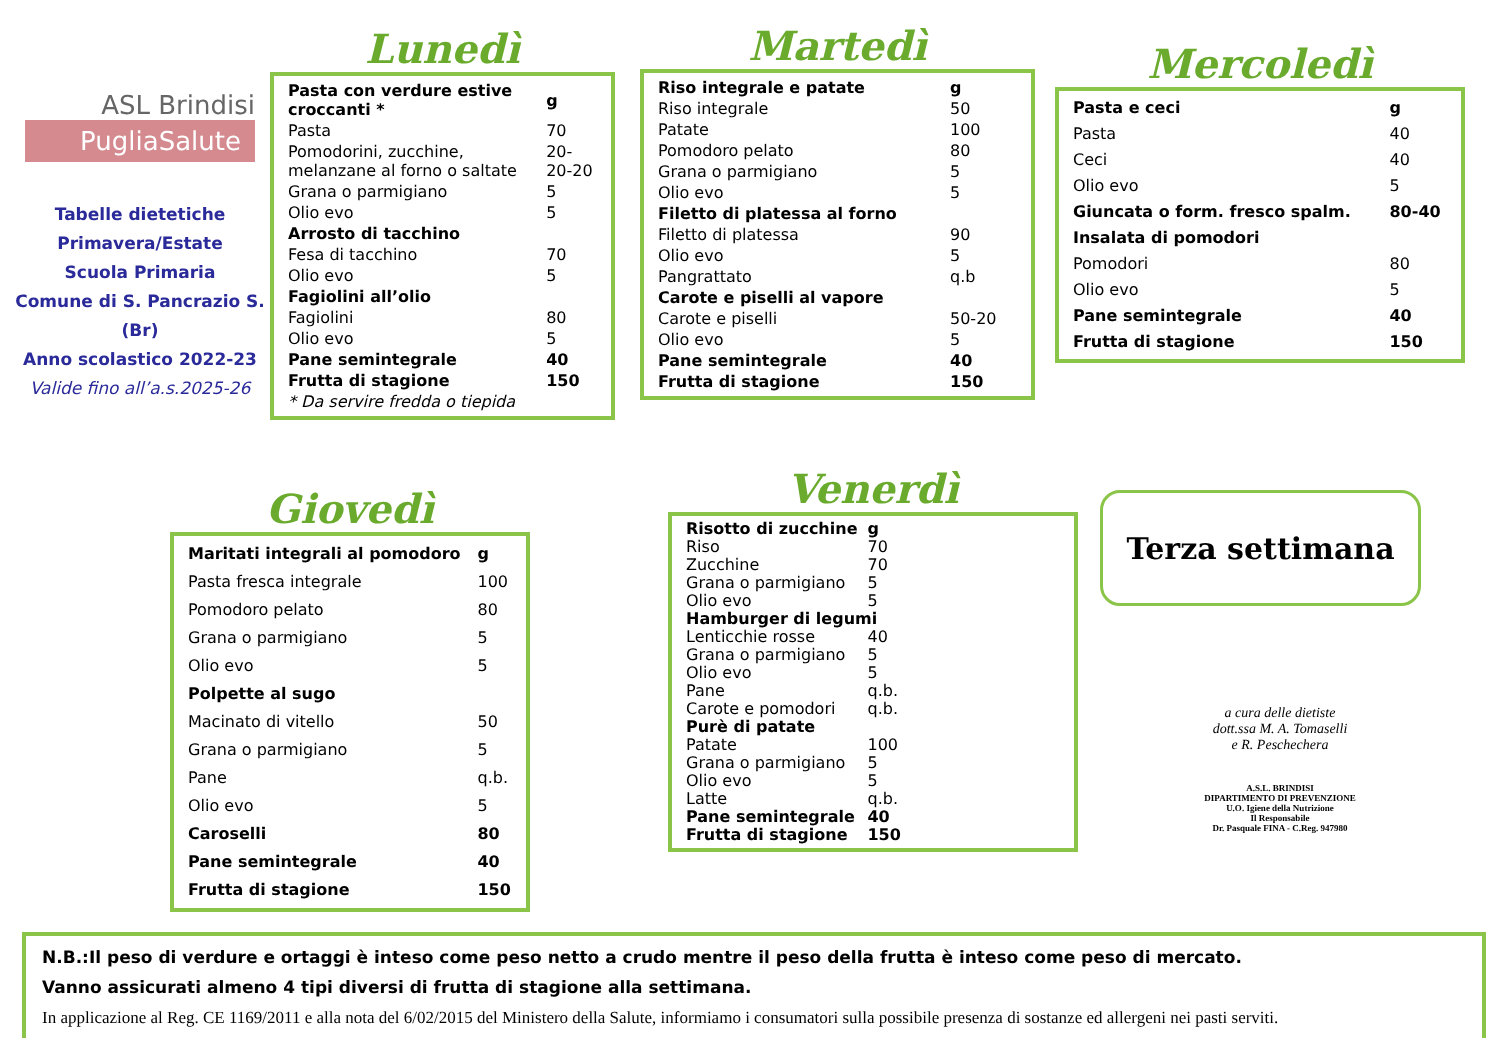ASL Brindisi
PugliaSalute
Tabelle dietetiche
Primavera/Estate
Scuola Primaria
Comune di S. Pancrazio S. (Br)
Anno scolastico 2022-23
Valide fino all’a.s.2025-26
Lunedì
| Pasta con verdure estive croccanti * | g |
| Pasta | 70 |
| Pomodorini, zucchine, melanzane al forno o saltate | 20-20-20 |
| Grana o parmigiano | 5 |
| Olio evo | 5 |
| Arrosto di tacchino | |
| Fesa di tacchino | 70 |
| Olio evo | 5 |
| Fagiolini all’olio | |
| Fagiolini | 80 |
| Olio evo | 5 |
| Pane semintegrale | 40 |
| Frutta di stagione | 150 |
| * Da servire fredda o tiepida | |
Martedì
| Riso integrale e patate | g |
| Riso integrale | 50 |
| Patate | 100 |
| Pomodoro pelato | 80 |
| Grana o parmigiano | 5 |
| Olio evo | 5 |
| Filetto di platessa al forno | |
| Filetto di platessa | 90 |
| Olio evo | 5 |
| Pangrattato | q.b |
| Carote e piselli al vapore | |
| Carote e piselli | 50-20 |
| Olio evo | 5 |
| Pane semintegrale | 40 |
| Frutta di stagione | 150 |
Mercoledì
| Pasta e ceci | g |
| Pasta | 40 |
| Ceci | 40 |
| Olio evo | 5 |
| Giuncata o form. fresco spalm. | 80-40 |
| Insalata di pomodori | |
| Pomodori | 80 |
| Olio evo | 5 |
| Pane semintegrale | 40 |
| Frutta di stagione | 150 |
Giovedì
| Maritati integrali al pomodoro | g |
| Pasta fresca integrale | 100 |
| Pomodoro pelato | 80 |
| Grana o parmigiano | 5 |
| Olio evo | 5 |
| Polpette al sugo | |
| Macinato di vitello | 50 |
| Grana o parmigiano | 5 |
| Pane | q.b. |
| Olio evo | 5 |
| Caroselli | 80 |
| Pane semintegrale | 40 |
| Frutta di stagione | 150 |
Venerdì
| Risotto di zucchine | g |
| Riso | 70 |
| Zucchine | 70 |
| Grana o parmigiano | 5 |
| Olio evo | 5 |
| Hamburger di legumi | |
| Lenticchie rosse | 40 |
| Grana o parmigiano | 5 |
| Olio evo | 5 |
| Pane | q.b. |
| Carote e pomodori | q.b. |
| Purè di patate | |
| Patate | 100 |
| Grana o parmigiano | 5 |
| Olio evo | 5 |
| Latte | q.b. |
| Pane semintegrale | 40 |
| Frutta di stagione | 150 |
Terza settimana
a cura delle dietiste
dott.ssa M. A. Tomaselli
e R. Peschechera
A.S.L. BRINDISI
DIPARTIMENTO DI PREVENZIONE
U.O. Igiene della Nutrizione
Il Responsabile
Dr. Pasquale FINA - C.Reg. 947980
N.B.:Il peso di verdure e ortaggi è inteso come peso netto a crudo mentre il peso della frutta è inteso come peso di mercato.
Vanno assicurati almeno 4 tipi diversi di frutta di stagione alla settimana.
In applicazione al Reg. CE 1169/2011 e alla nota del 6/02/2015 del Ministero della Salute, informiamo i consumatori sulla possibile presenza di sostanze ed allergeni nei pasti serviti.